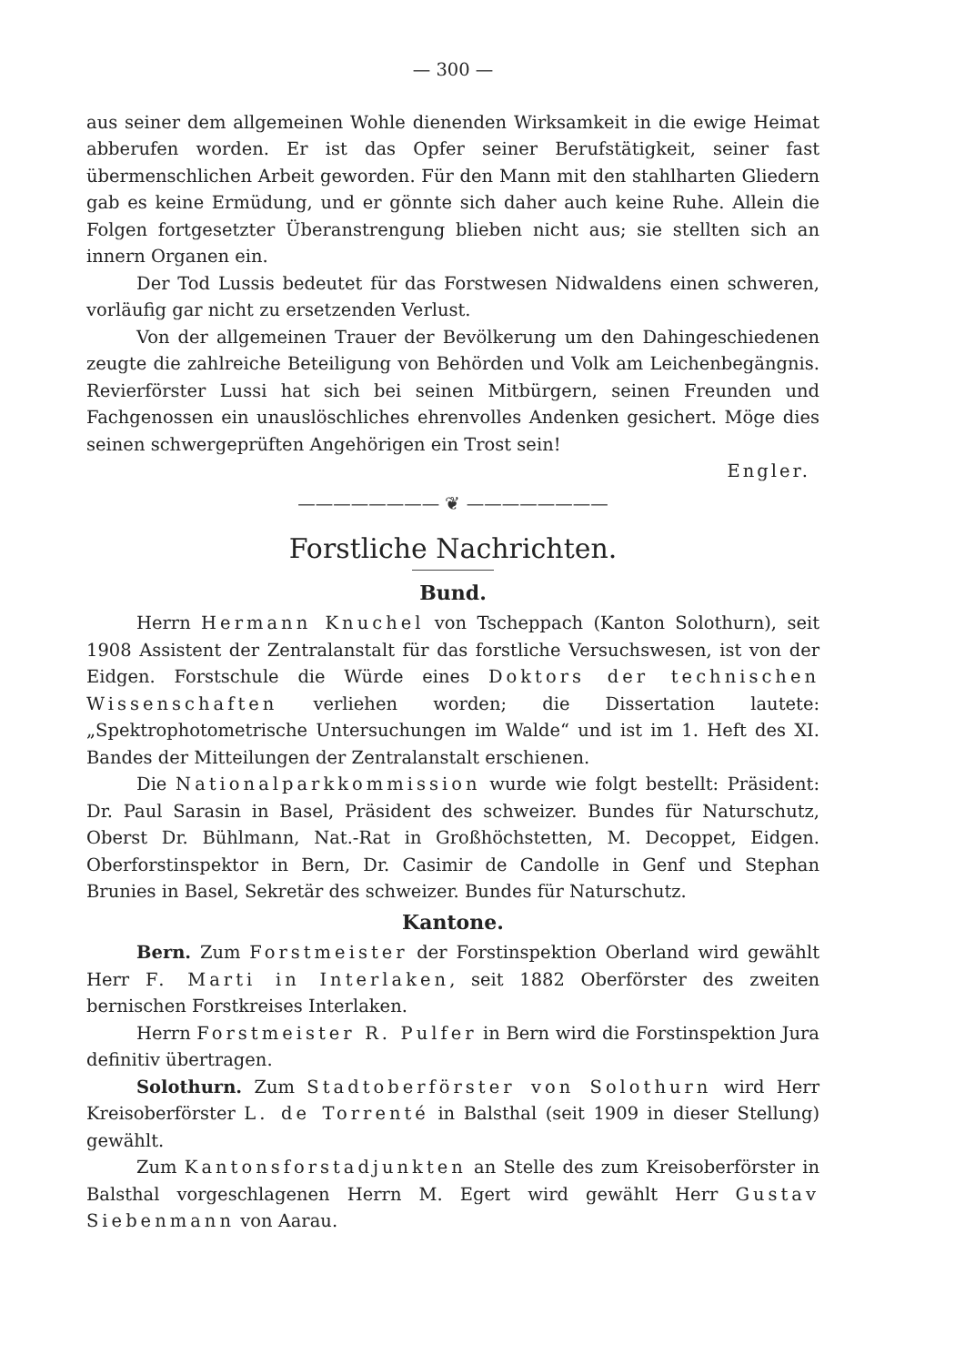— 300 —
aus seiner dem allgemeinen Wohle dienenden Wirksamkeit in die ewige Heimat abberufen worden. Er ist das Opfer seiner Berufstätigkeit, seiner fast übermenschlichen Arbeit geworden. Für den Mann mit den stahlharten Gliedern gab es keine Ermüdung, und er gönnte sich daher auch keine Ruhe. Allein die Folgen fortgesetzter Überanstrengung blieben nicht aus; sie stellten sich an innern Organen ein.
Der Tod Lussis bedeutet für das Forstwesen Nidwaldens einen schweren, vorläufig gar nicht zu ersetzenden Verlust.
Von der allgemeinen Trauer der Bevölkerung um den Dahingeschiedenen zeugte die zahlreiche Beteiligung von Behörden und Volk am Leichenbegängnis. Revierförster Lussi hat sich bei seinen Mitbürgern, seinen Freunden und Fachgenossen ein unauslöschliches ehrenvolles Andenken gesichert. Möge dies seinen schwergeprüften Angehörigen ein Trost sein!
Engler.
———————— ❦ ————————
Forstliche Nachrichten.
Bund.
Herrn Hermann Knuchel von Tscheppach (Kanton Solothurn), seit 1908 Assistent der Zentralanstalt für das forstliche Versuchswesen, ist von der Eidgen. Forstschule die Würde eines Doktors der technischen Wissenschaften verliehen worden; die Dissertation lautete: „Spektrophotometrische Untersuchungen im Walde“ und ist im 1. Heft des XI. Bandes der Mitteilungen der Zentralanstalt erschienen.
Die Nationalparkkommission wurde wie folgt bestellt: Präsident: Dr. Paul Sarasin in Basel, Präsident des schweizer. Bundes für Naturschutz, Oberst Dr. Bühlmann, Nat.-Rat in Großhöchstetten, M. Decoppet, Eidgen. Oberforstinspektor in Bern, Dr. Casimir de Candolle in Genf und Stephan Brunies in Basel, Sekretär des schweizer. Bundes für Naturschutz.
Kantone.
Bern. Zum Forstmeister der Forstinspektion Oberland wird gewählt Herr F. Marti in Interlaken, seit 1882 Oberförster des zweiten bernischen Forstkreises Interlaken.
Herrn Forstmeister R. Pulfer in Bern wird die Forstinspektion Jura definitiv übertragen.
Solothurn. Zum Stadtoberförster von Solothurn wird Herr Kreisoberförster L. de Torrenté in Balsthal (seit 1909 in dieser Stellung) gewählt.
Zum Kantonsforstadjunkten an Stelle des zum Kreisoberförster in Balsthal vorgeschlagenen Herrn M. Egert wird gewählt Herr Gustav Siebenmann von Aarau.